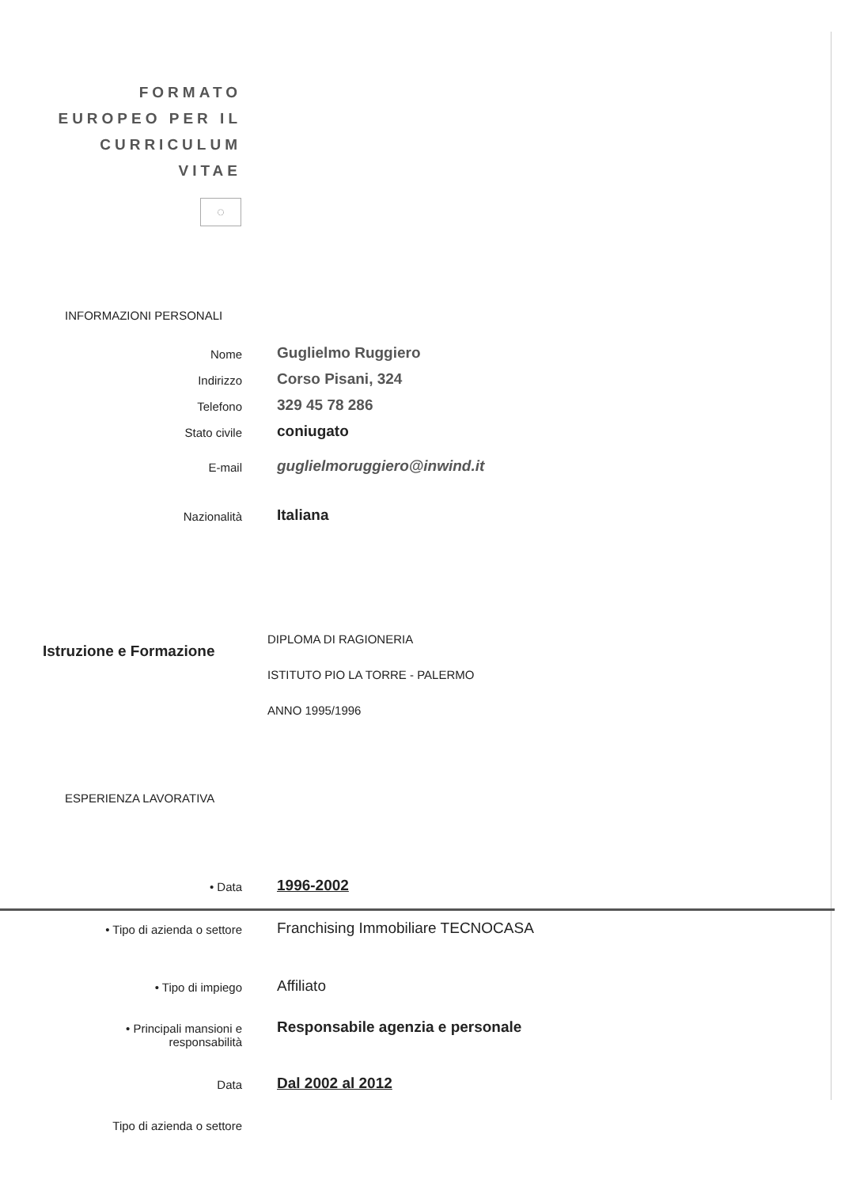FORMATO
EUROPEO PER IL
CURRICULUM
VITAE
◌
INFORMAZIONI PERSONALI
Nome
Guglielmo Ruggiero
Indirizzo
Corso Pisani, 324
Telefono
329 45 78 286
Stato civile
coniugato
E-mail
guglielmoruggiero@inwind.it
Nazionalità
Italiana
Istruzione e Formazione
DIPLOMA DI RAGIONERIA
ISTITUTO PIO LA TORRE - PALERMO
ANNO 1995/1996
ESPERIENZA LAVORATIVA
• Data
1996-2002
• Tipo di azienda o settore
Franchising Immobiliare TECNOCASA
• Tipo di impiego
Affiliato
• Principali mansioni e
responsabilità
Responsabile agenzia e personale
Data
Dal 2002 al 2012
Tipo di azienda o settore